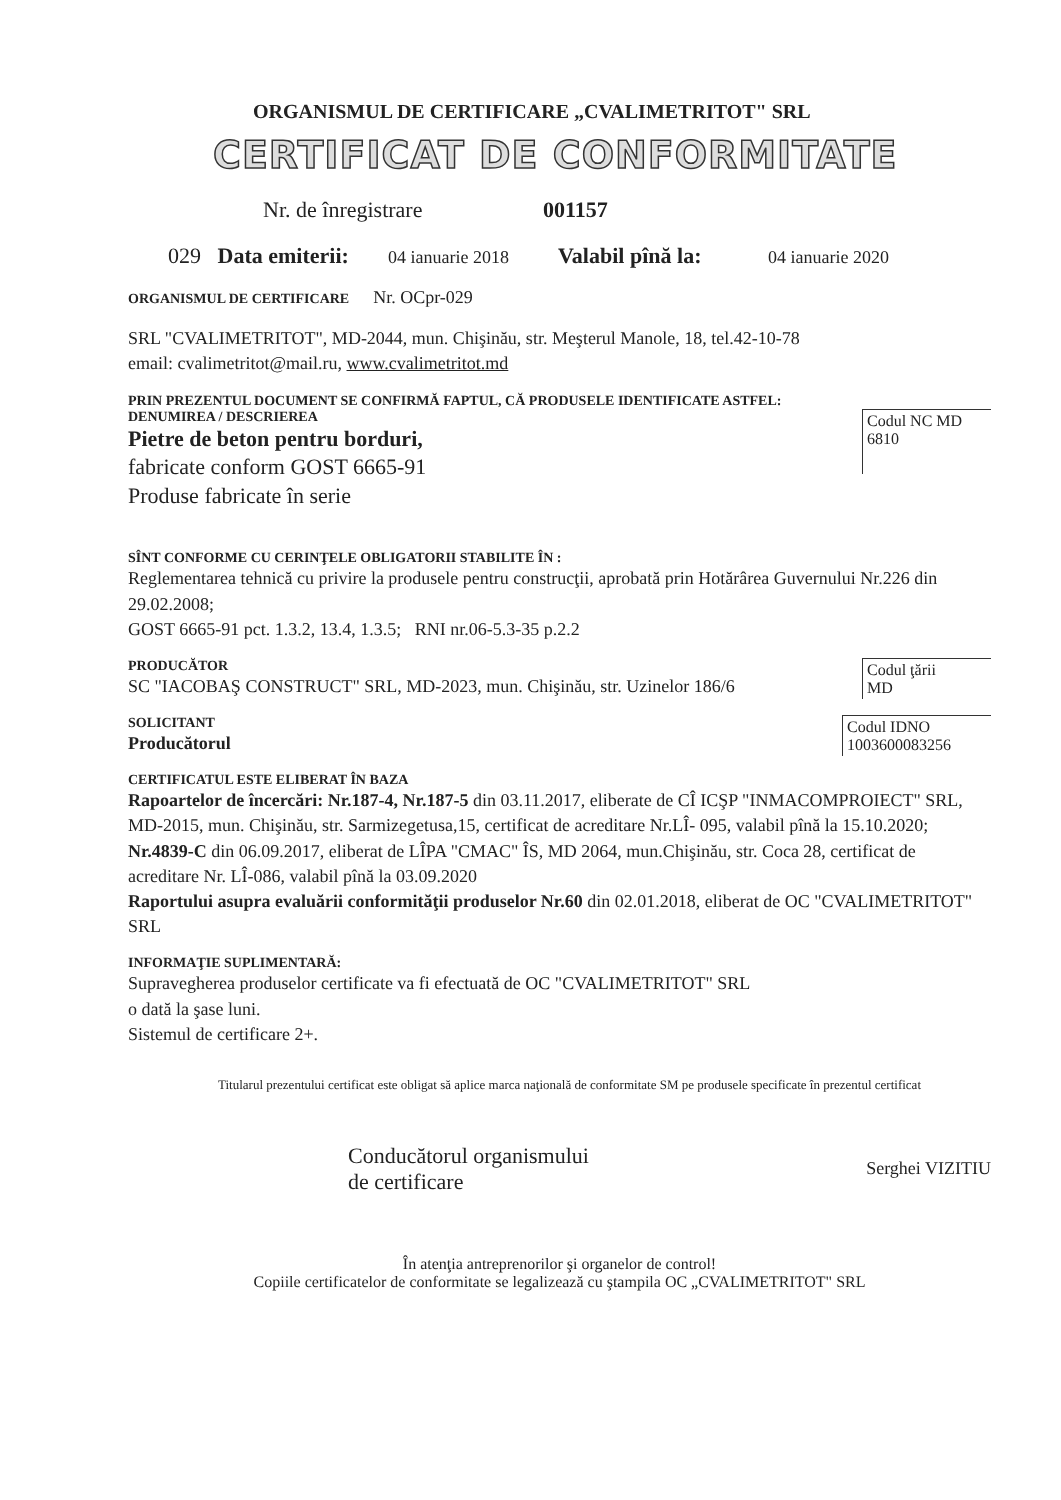ORGANISMUL DE CERTIFICARE „CVALIMETRITOT" SRL
CERTIFICAT DE CONFORMITATE
Nr. de înregistrare 001157
029 Data emiterii: 04 ianuarie 2018 Valabil pînă la: 04 ianuarie 2020
ORGANISMUL DE CERTIFICARE Nr. OCpr-029
SRL "CVALIMETRITOT", MD-2044, mun. Chişinău, str. Meşterul Manole, 18, tel.42-10-78
email: cvalimetritot@mail.ru, www.cvalimetritot.md
PRIN PREZENTUL DOCUMENT SE CONFIRMĂ FAPTUL, CĂ PRODUSELE IDENTIFICATE ASTFEL:
DENUMIREA / DESCRIEREA
Pietre de beton pentru borduri,
fabricate conform GOST 6665-91
Produse fabricate în serie
Codul NC MD
6810
SÎNT CONFORME CU CERINŢELE OBLIGATORII STABILITE ÎN :
Reglementarea tehnică cu privire la produsele pentru construcţii, aprobată prin Hotărârea Guvernului Nr.226 din 29.02.2008;
GOST 6665-91 pct. 1.3.2, 13.4, 1.3.5; RNI nr.06-5.3-35 p.2.2
PRODUCĂTOR
SC "IACOBAŞ CONSTRUCT" SRL, MD-2023, mun. Chişinău, str. Uzinelor 186/6
Codul ţării
MD
SOLICITANT
Producătorul
Codul IDNO
1003600083256
CERTIFICATUL ESTE ELIBERAT ÎN BAZA
Rapoartelor de încercări: Nr.187-4, Nr.187-5 din 03.11.2017, eliberate de CÎ ICŞP "INMACOMPROIECT" SRL, MD-2015, mun. Chişinău, str. Sarmizegetusa,15, certificat de acreditare Nr.LÎ- 095, valabil pînă la 15.10.2020; Nr.4839-C din 06.09.2017, eliberat de LÎPA "CMAC" ÎS, MD 2064, mun.Chişinău, str. Coca 28, certificat de acreditare Nr. LÎ-086, valabil pînă la 03.09.2020
Raportului asupra evaluării conformităţii produselor Nr.60 din 02.01.2018, eliberat de OC "CVALIMETRITOT" SRL
INFORMAŢIE SUPLIMENTARĂ:
Supravegherea produselor certificate va fi efectuată de OC "CVALIMETRITOT" SRL
o dată la şase luni.
Sistemul de certificare 2+.
Titularul prezentului certificat este obligat să aplice marca naţională de conformitate SM pe produsele specificate în prezentul certificat
Conducătorul organismului
de certificare
Serghei VIZITIU
În atenţia antreprenorilor şi organelor de control!
Copiile certificatelor de conformitate se legalizează cu ştampila OC „CVALIMETRITOT" SRL